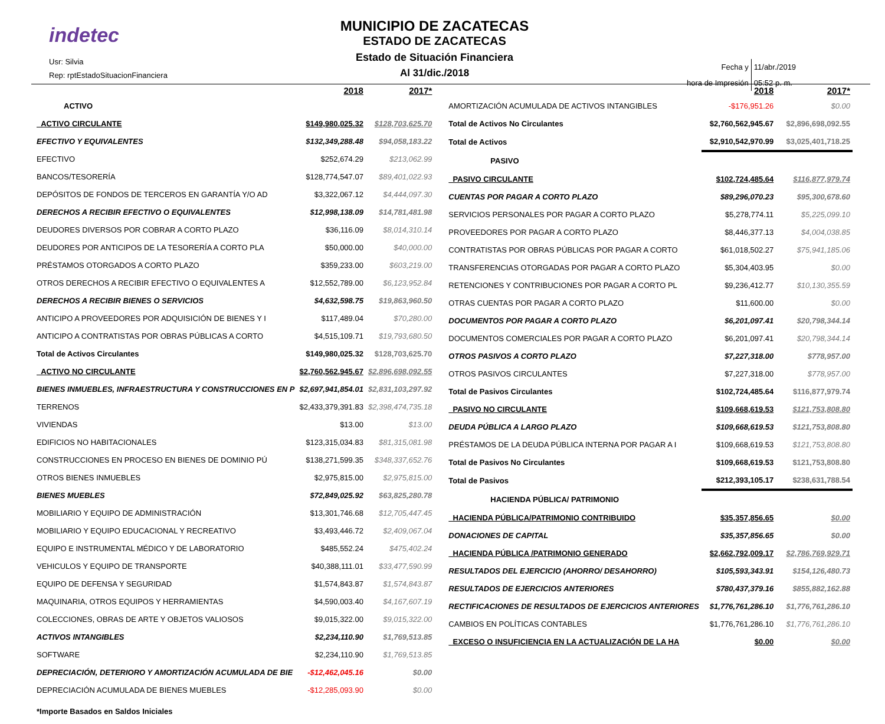indetec
Usr: Silvia
Rep: rptEstadoSituacionFinanciera
MUNICIPIO DE ZACATECAS
ESTADO DE ZACATECAS
Estado de Situación Financiera
Al 31/dic./2018
| Fecha y | 11/abr./2019 |
| hora de Impresión | 05:52 p. m. |
| | 2018 | 2017* |
| --- | --- | --- |
| ACTIVO | | |
| ACTIVO CIRCULANTE | $149,980,025.32 | $128,703,625.70 |
| EFECTIVO Y EQUIVALENTES | $132,349,288.48 | $94,058,183.22 |
| EFECTIVO | $252,674.29 | $213,062.99 |
| BANCOS/TESORERÍA | $128,774,547.07 | $89,401,022.93 |
| DEPÓSITOS DE FONDOS DE TERCEROS EN GARANTÍA Y/O AD | $3,322,067.12 | $4,444,097.30 |
| DERECHOS A RECIBIR EFECTIVO O EQUIVALENTES | $12,998,138.09 | $14,781,481.98 |
| DEUDORES DIVERSOS POR COBRAR A CORTO PLAZO | $36,116.09 | $8,014,310.14 |
| DEUDORES POR ANTICIPOS DE LA TESORERÍA A CORTO PLA | $50,000.00 | $40,000.00 |
| PRÉSTAMOS OTORGADOS A CORTO PLAZO | $359,233.00 | $603,219.00 |
| OTROS DERECHOS A RECIBIR EFECTIVO O EQUIVALENTES A | $12,552,789.00 | $6,123,952.84 |
| DERECHOS A RECIBIR BIENES O SERVICIOS | $4,632,598.75 | $19,863,960.50 |
| ANTICIPO A PROVEEDORES POR ADQUISICIÓN DE BIENES Y I | $117,489.04 | $70,280.00 |
| ANTICIPO A CONTRATISTAS POR OBRAS PÚBLICAS A CORTO | $4,515,109.71 | $19,793,680.50 |
| Total de Activos Circulantes | $149,980,025.32 | $128,703,625.70 |
| ACTIVO NO CIRCULANTE | $2,760,562,945.67 | $2,896,698,092.55 |
| BIENES INMUEBLES, INFRAESTRUCTURA Y CONSTRUCCIONES EN P | $2,697,941,854.01 | $2,831,103,297.92 |
| TERRENOS | $2,433,379,391.83 | $2,398,474,735.18 |
| VIVIENDAS | $13.00 | $13.00 |
| EDIFICIOS NO HABITACIONALES | $123,315,034.83 | $81,315,081.98 |
| CONSTRUCCIONES EN PROCESO EN BIENES DE DOMINIO PÚ | $138,271,599.35 | $348,337,652.76 |
| OTROS BIENES INMUEBLES | $2,975,815.00 | $2,975,815.00 |
| BIENES MUEBLES | $72,849,025.92 | $63,825,280.78 |
| MOBILIARIO Y EQUIPO DE ADMINISTRACIÓN | $13,301,746.68 | $12,705,447.45 |
| MOBILIARIO Y EQUIPO EDUCACIONAL Y RECREATIVO | $3,493,446.72 | $2,409,067.04 |
| EQUIPO E INSTRUMENTAL MÉDICO Y DE LABORATORIO | $485,552.24 | $475,402.24 |
| VEHICULOS Y EQUIPO DE TRANSPORTE | $40,388,111.01 | $33,477,590.99 |
| EQUIPO DE DEFENSA Y SEGURIDAD | $1,574,843.87 | $1,574,843.87 |
| MAQUINARIA, OTROS EQUIPOS Y HERRAMIENTAS | $4,590,003.40 | $4,167,607.19 |
| COLECCIONES, OBRAS DE ARTE Y OBJETOS VALIOSOS | $9,015,322.00 | $9,015,322.00 |
| ACTIVOS INTANGIBLES | $2,234,110.90 | $1,769,513.85 |
| SOFTWARE | $2,234,110.90 | $1,769,513.85 |
| DEPRECIACIÓN, DETERIORO Y AMORTIZACIÓN ACUMULADA DE BIE | -$12,462,045.16 | $0.00 |
| DEPRECIACIÓN ACUMULADA DE BIENES MUEBLES | -$12,285,093.90 | $0.00 |
*Importe Basados en Saldos Iniciales
| | 2018 | 2017* |
| --- | --- | --- |
| AMORTIZACIÓN ACUMULADA DE ACTIVOS INTANGIBLES | -$176,951.26 | $0.00 |
| Total de Activos No Circulantes | $2,760,562,945.67 | $2,896,698,092.55 |
| Total de Activos | $2,910,542,970.99 | $3,025,401,718.25 |
| PASIVO | | |
| PASIVO CIRCULANTE | $102,724,485.64 | $116,877,979.74 |
| CUENTAS POR PAGAR A CORTO PLAZO | $89,296,070.23 | $95,300,678.60 |
| SERVICIOS PERSONALES POR PAGAR A CORTO PLAZO | $5,278,774.11 | $5,225,099.10 |
| PROVEEDORES POR PAGAR A CORTO PLAZO | $8,446,377.13 | $4,004,038.85 |
| CONTRATISTAS POR OBRAS PÚBLICAS POR PAGAR A CORTO | $61,018,502.27 | $75,941,185.06 |
| TRANSFERENCIAS OTORGADAS POR PAGAR A CORTO PLAZO | $5,304,403.95 | $0.00 |
| RETENCIONES Y CONTRIBUCIONES POR PAGAR A CORTO PL | $9,236,412.77 | $10,130,355.59 |
| OTRAS CUENTAS POR PAGAR A CORTO PLAZO | $11,600.00 | $0.00 |
| DOCUMENTOS POR PAGAR A CORTO PLAZO | $6,201,097.41 | $20,798,344.14 |
| DOCUMENTOS COMERCIALES POR PAGAR A CORTO PLAZO | $6,201,097.41 | $20,798,344.14 |
| OTROS PASIVOS A CORTO PLAZO | $7,227,318.00 | $778,957.00 |
| OTROS PASIVOS CIRCULANTES | $7,227,318.00 | $778,957.00 |
| Total de Pasivos Circulantes | $102,724,485.64 | $116,877,979.74 |
| PASIVO NO CIRCULANTE | $109,668,619.53 | $121,753,808.80 |
| DEUDA PÚBLICA A LARGO PLAZO | $109,668,619.53 | $121,753,808.80 |
| PRÉSTAMOS DE LA DEUDA PÚBLICA INTERNA POR PAGAR A I | $109,668,619.53 | $121,753,808.80 |
| Total de Pasivos No Circulantes | $109,668,619.53 | $121,753,808.80 |
| Total de Pasivos | $212,393,105.17 | $238,631,788.54 |
| HACIENDA PÚBLICA/ PATRIMONIO | | |
| HACIENDA PÚBLICA/PATRIMONIO CONTRIBUIDO | $35,357,856.65 | $0.00 |
| DONACIONES DE CAPITAL | $35,357,856.65 | $0.00 |
| HACIENDA PÚBLICA /PATRIMONIO GENERADO | $2,662,792,009.17 | $2,786,769,929.71 |
| RESULTADOS DEL EJERCICIO (AHORRO/ DESAHORRO) | $105,593,343.91 | $154,126,480.73 |
| RESULTADOS DE EJERCICIOS ANTERIORES | $780,437,379.16 | $855,882,162.88 |
| RECTIFICACIONES DE RESULTADOS DE EJERCICIOS ANTERIORES | $1,776,761,286.10 | $1,776,761,286.10 |
| CAMBIOS EN POLÍTICAS CONTABLES | $1,776,761,286.10 | $1,776,761,286.10 |
| EXCESO O INSUFICIENCIA EN LA ACTUALIZACIÓN DE LA HA | $0.00 | $0.00 |